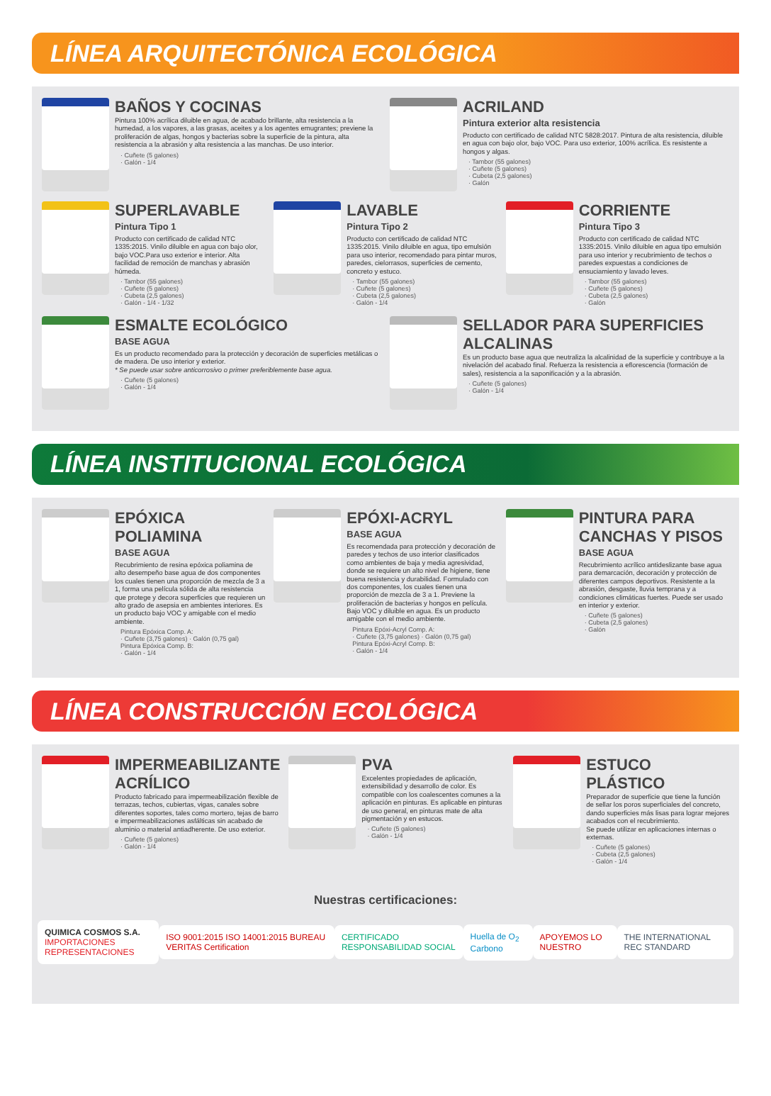LÍNEA ARQUITECTÓNICA ECOLÓGICA
BAÑOS Y COCINAS
Pintura 100% acrílica diluible en agua, de acabado brillante, alta resistencia a la humedad, a los vapores, a las grasas, aceites y a los agentes emugrantes; previene la proliferación de algas, hongos y bacterias sobre la superficie de la pintura, alta resistencia a la abrasión y alta resistencia a las manchas. De uso interior.
· Cuñete (5 galones)
· Galón - 1/4
ACRILAND
Pintura exterior alta resistencia
Producto con certificado de calidad NTC 5828:2017. Pintura de alta resistencia, diluible en agua con bajo olor, bajo VOC. Para uso exterior, 100% acrílica. Es resistente a hongos y algas.
· Tambor (55 galones)
· Cuñete (5 galones)
· Cubeta (2,5 galones)
· Galón
SUPERLAVABLE
Pintura Tipo 1
Producto con certificado de calidad NTC 1335:2015. Vinilo diluible en agua con bajo olor, bajo VOC.Para uso exterior e interior. Alta facilidad de remoción de manchas y abrasión húmeda.
· Tambor (55 galones)
· Cuñete (5 galones)
· Cubeta (2,5 galones)
· Galón - 1/4 - 1/32
LAVABLE
Pintura Tipo 2
Producto con certificado de calidad NTC 1335:2015. Vinilo diluible en agua, tipo emulsión para uso interior, recomendado para pintar muros, paredes, cielorrasos, superficies de cemento, concreto y estuco.
· Tambor (55 galones)
· Cuñete (5 galones)
· Cubeta (2,5 galones)
· Galón - 1/4
CORRIENTE
Pintura Tipo 3
Producto con certificado de calidad NTC 1335:2015. Vinilo diluible en agua tipo emulsión para uso interior y recubrimiento de techos o paredes expuestas a condiciones de ensuciamiento y lavado leves.
· Tambor (55 galones)
· Cuñete (5 galones)
· Cubeta (2,5 galones)
· Galón
ESMALTE ECOLÓGICO
BASE AGUA
Es un producto recomendado para la protección y decoración de superficies metálicas o de madera. De uso interior y exterior.
* Se puede usar sobre anticorrosivo o primer preferiblemente base agua.
· Cuñete (5 galones)
· Galón - 1/4
SELLADOR PARA SUPERFICIES ALCALINAS
Es un producto base agua que neutraliza la alcalinidad de la superficie y contribuye a la nivelación del acabado final. Refuerza la resistencia a eflorescencia (formación de sales), resistencia a la saponificación y a la abrasión.
· Cuñete (5 galones)
· Galón - 1/4
LÍNEA INSTITUCIONAL ECOLÓGICA
EPÓXICA POLIAMINA
BASE AGUA
Recubrimiento de resina epóxica poliamina de alto desempeño base agua de dos componentes los cuales tienen una proporción de mezcla de 3 a 1, forma una película sólida de alta resistencia que protege y decora superficies que requieren un alto grado de asepsia en ambientes interiores. Es un producto bajo VOC y amigable con el medio ambiente.
Pintura Epóxica Comp. A:
· Cuñete (3,75 galones) · Galón (0,75 gal)
Pintura Epóxica Comp. B:
· Galón - 1/4
EPÓXI-ACRYL
BASE AGUA
Es recomendada para protección y decoración de paredes y techos de uso interior clasificados como ambientes de baja y media agresividad, donde se requiere un alto nivel de higiene, tiene buena resistencia y durabilidad. Formulado con dos componentes, los cuales tienen una proporción de mezcla de 3 a 1. Previene la proliferación de bacterias y hongos en película. Bajo VOC y diluible en agua. Es un producto amigable con el medio ambiente.
Pintura Epóxi-Acryl Comp. A:
· Cuñete (3,75 galones) · Galón (0,75 gal)
Pintura Epóxi-Acryl Comp. B:
· Galón - 1/4
PINTURA PARA CANCHAS Y PISOS
BASE AGUA
Recubrimiento acrílico antideslizante base agua para demarcación, decoración y protección de diferentes campos deportivos. Resistente a la abrasión, desgaste, lluvia temprana y a condiciones climáticas fuertes. Puede ser usado en interior y exterior.
· Cuñete (5 galones)
· Cubeta (2,5 galones)
· Galón
LÍNEA CONSTRUCCIÓN ECOLÓGICA
IMPERMEABILIZANTE ACRÍLICO
Producto fabricado para impermeabilización flexible de terrazas, techos, cubiertas, vigas, canales sobre diferentes soportes, tales como mortero, tejas de barro e impermeabilizaciones asfálticas sin acabado de aluminio o material antiadherente. De uso exterior.
· Cuñete (5 galones)
· Galón - 1/4
PVA
Excelentes propiedades de aplicación, extensibilidad y desarrollo de color. Es compatible con los coalescentes comunes a la aplicación en pinturas. Es aplicable en pinturas de uso general, en pinturas mate de alta pigmentación y en estucos.
· Cuñete (5 galones)
· Galón - 1/4
ESTUCO PLÁSTICO
Preparador de superficie que tiene la función de sellar los poros superficiales del concreto, dando superficies más lisas para lograr mejores acabados con el recubrimiento.
Se puede utilizar en aplicaciones internas o externas.
· Cuñete (5 galones)
· Cubeta (2,5 galones)
· Galón - 1/4
Nuestras certificaciones:
QUIMICA COSMOS S.A.
IMPORTACIONES REPRESENTACIONES
ISO 9001:2015 ISO 14001:2015 BUREAU VERITAS Certification
CERTIFICADO RESPONSABILIDAD SOCIAL
Huella de O<sub>2</sub> Carbono APOYEMOS LO NUESTRO THE INTERNATIONAL REC STANDARD